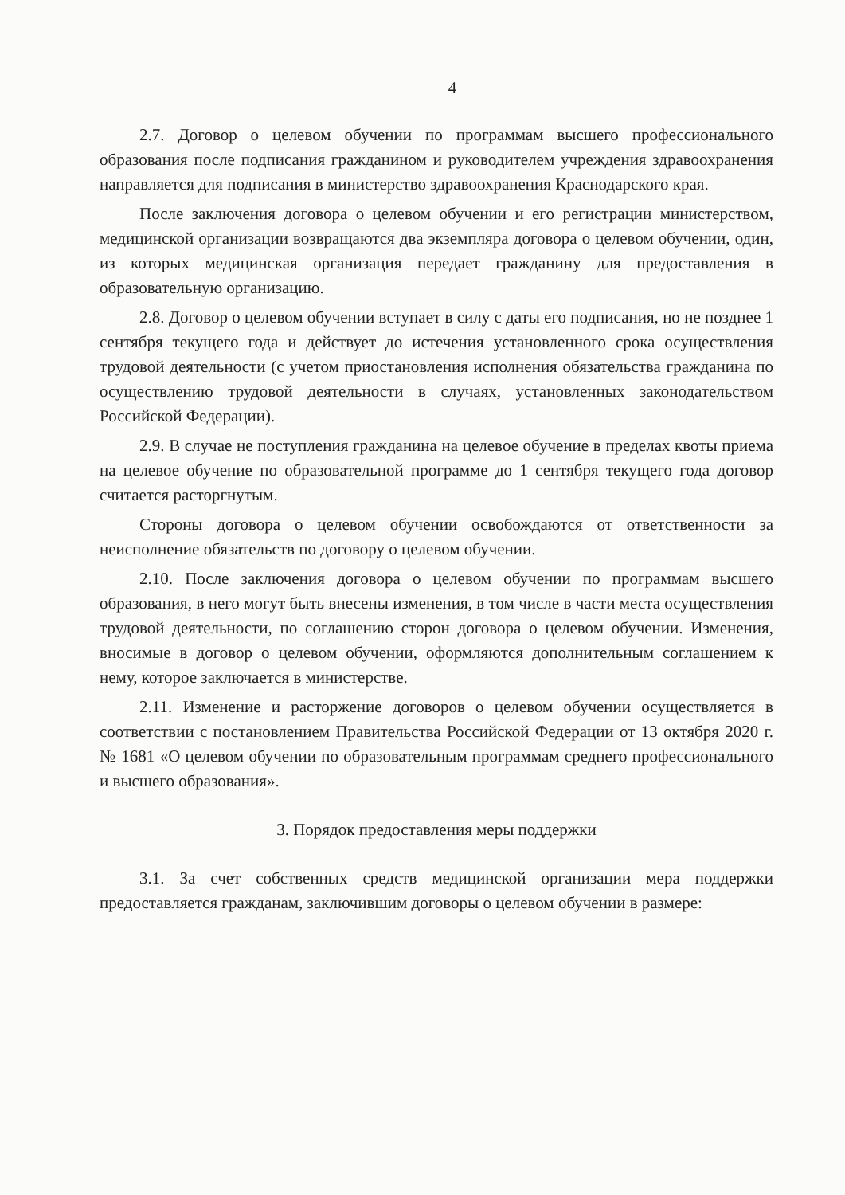4
2.7. Договор о целевом обучении по программам высшего профессионального образования после подписания гражданином и руководителем учреждения здравоохранения направляется для подписания в министерство здравоохранения Краснодарского края.
После заключения договора о целевом обучении и его регистрации министерством, медицинской организации возвращаются два экземпляра договора о целевом обучении, один, из которых медицинская организация передает гражданину для предоставления в образовательную организацию.
2.8. Договор о целевом обучении вступает в силу с даты его подписания, но не позднее 1 сентября текущего года и действует до истечения установленного срока осуществления трудовой деятельности (с учетом приостановления исполнения обязательства гражданина по осуществлению трудовой деятельности в случаях, установленных законодательством Российской Федерации).
2.9. В случае не поступления гражданина на целевое обучение в пределах квоты приема на целевое обучение по образовательной программе до 1 сентября текущего года договор считается расторгнутым.
Стороны договора о целевом обучении освобождаются от ответственности за неисполнение обязательств по договору о целевом обучении.
2.10. После заключения договора о целевом обучении по программам высшего образования, в него могут быть внесены изменения, в том числе в части места осуществления трудовой деятельности, по соглашению сторон договора о целевом обучении. Изменения, вносимые в договор о целевом обучении, оформляются дополнительным соглашением к нему, которое заключается в министерстве.
2.11. Изменение и расторжение договоров о целевом обучении осуществляется в соответствии с постановлением Правительства Российской Федерации от 13 октября 2020 г. № 1681 «О целевом обучении по образовательным программам среднего профессионального и высшего образования».
3. Порядок предоставления меры поддержки
3.1. За счет собственных средств медицинской организации мера поддержки предоставляется гражданам, заключившим договоры о целевом обучении в размере: